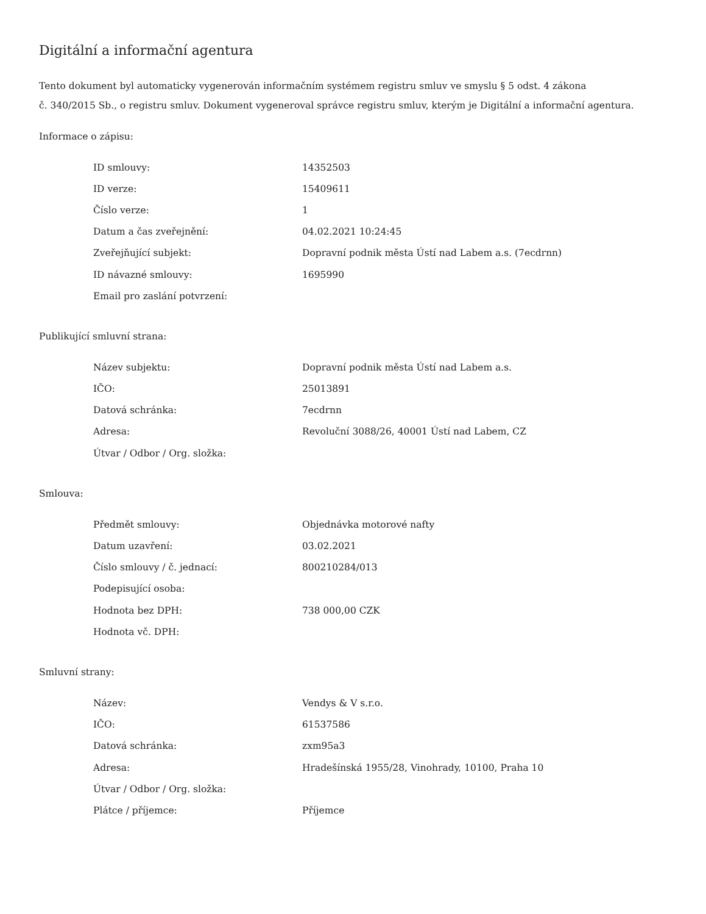Digitální a informační agentura
Tento dokument byl automaticky vygenerován informačním systémem registru smluv ve smyslu § 5 odst. 4 zákona
č. 340/2015 Sb., o registru smluv. Dokument vygeneroval správce registru smluv, kterým je Digitální a informační agentura.
Informace o zápisu:
| ID smlouvy: | 14352503 |
| ID verze: | 15409611 |
| Číslo verze: | 1 |
| Datum a čas zveřejnění: | 04.02.2021 10:24:45 |
| Zveřejňující subjekt: | Dopravní podnik města Ústí nad Labem a.s. (7ecdrnn) |
| ID návazné smlouvy: | 1695990 |
| Email pro zaslání potvrzení: | |
Publikující smluvní strana:
| Název subjektu: | Dopravní podnik města Ústí nad Labem a.s. |
| IČO: | 25013891 |
| Datová schránka: | 7ecdrnn |
| Adresa: | Revoluční 3088/26, 40001 Ústí nad Labem, CZ |
| Útvar / Odbor / Org. složka: | |
Smlouva:
| Předmět smlouvy: | Objednávka motorové nafty |
| Datum uzavření: | 03.02.2021 |
| Číslo smlouvy / č. jednací: | 800210284/013 |
| Podepisující osoba: | |
| Hodnota bez DPH: | 738 000,00 CZK |
| Hodnota vč. DPH: | |
Smluvní strany:
| Název: | Vendys & V s.r.o. |
| IČO: | 61537586 |
| Datová schránka: | zxm95a3 |
| Adresa: | Hradešínská 1955/28, Vinohrady, 10100, Praha 10 |
| Útvar / Odbor / Org. složka: | |
| Plátce / příjemce: | Příjemce |